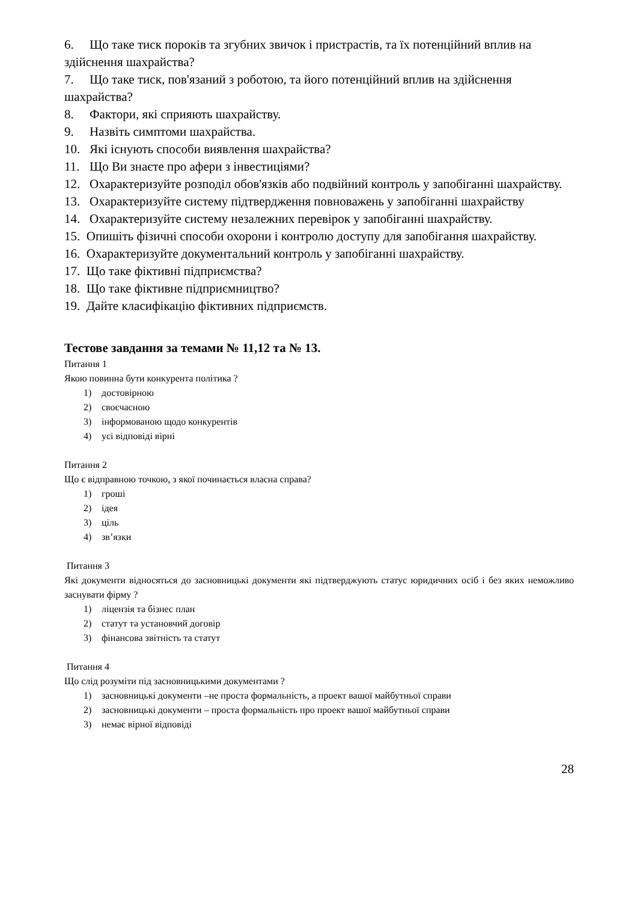6. Що таке тиск пороків та згубних звичок і пристрастів, та їх потенційний вплив на здійснення шахрайства?
7. Що таке тиск, пов'язаний з роботою, та його потенційний вплив на здійснення шахрайства?
8. Фактори, які сприяють шахрайству.
9. Назвіть симптоми шахрайства.
10. Які існують способи виявлення шахрайства?
11. Що Ви знаєте про афери з інвестиціями?
12. Охарактеризуйте розподіл обов'язків або подвійний контроль у запобіганні шахрайству.
13. Охарактеризуйте систему підтвердження повноважень у запобіганні шахрайству
14. Охарактеризуйте систему незалежних перевірок у запобіганні шахрайству.
15. Опишіть фізичні способи охорони і контролю доступу для запобігання шахрайству.
16. Охарактеризуйте документальний контроль у запобіганні шахрайству.
17. Що таке фіктивні підприємства?
18. Що таке фіктивне підприємництво?
19. Дайте класифікацію фіктивних підприємств.
Тестове завдання за темами № 11,12 та № 13.
Питання 1
Якою повинна бути конкурента політика ?
1) достовірною
2) своєчасною
3) інформованою щодо конкурентів
4) усі відповіді вірні
Питання 2
Що є відправною точкою, з якої починається власна справа?
1) гроші
2) ідея
3) ціль
4) зв’язки
Питання 3
Які документи відносяться до засновницькі документи які підтверджують статус юридичних осіб і без яких неможливо заснувати фірму ?
1) ліцензія та бізнес план
2) статут та установчий договір
3) фінансова звітність та статут
Питання 4
Що слід розуміти під засновницькими документами ?
1) засновницькі документи –не проста формальність, а проект вашої майбутньої справи
2) засновницькі документи – проста формальність про проект вашої майбутньої справи
3) немає вірної відповіді
28